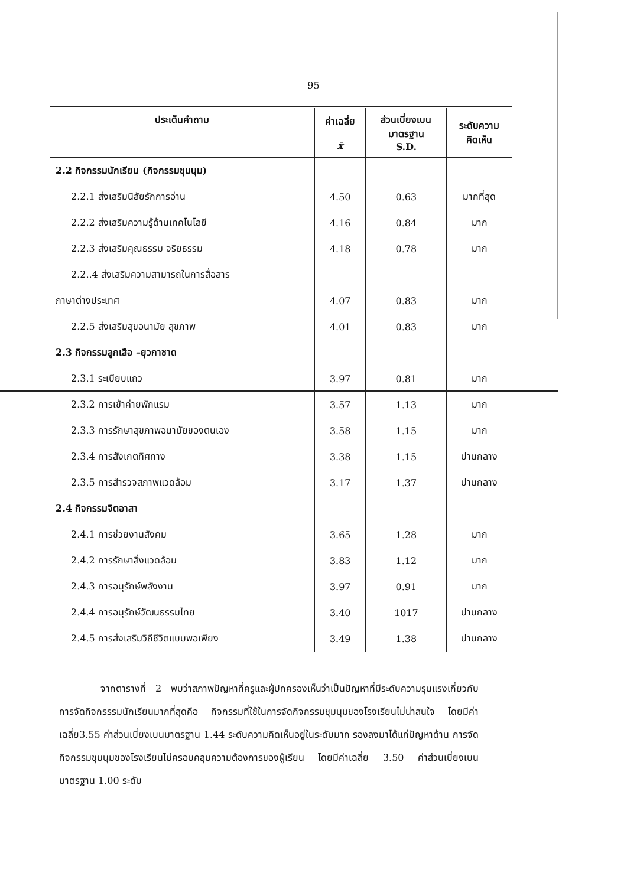95
| ประเด็นคำถาม | ค่าเฉลี่ย x̄ | ส่วนเบี่ยงเบน มาตรฐาน S.D. | ระดับความ คิดเห็น |
| --- | --- | --- | --- |
| 2.2 กิจกรรมนักเรียน (กิจกรรมชุมนุม) | | | |
| 2.2.1 ส่งเสริมนิสัยรักการอ่าน | 4.50 | 0.63 | มากที่สุด |
| 2.2.2 ส่งเสริมความรู้ด้านเทคโนโลยี | 4.16 | 0.84 | มาก |
| 2.2.3 ส่งเสริมคุณธรรม จริยธรรม | 4.18 | 0.78 | มาก |
| 2.2..4 ส่งเสริมความสามารถในการสื่อสาร | | | |
| ภาษาต่างประเทศ | 4.07 | 0.83 | มาก |
| 2.2.5 ส่งเสริมสุขอนามัย สุขภาพ | 4.01 | 0.83 | มาก |
| 2.3 กิจกรรมลูกเสือ –ยุวกาชาด | | | |
| 2.3.1 ระเบียบแถว | 3.97 | 0.81 | มาก |
| 2.3.2 การเข้าค่ายพักแรม | 3.57 | 1.13 | มาก |
| 2.3.3 การรักษาสุขภาพอนามัยของตนเอง | 3.58 | 1.15 | มาก |
| 2.3.4 การสังเกตทิศทาง | 3.38 | 1.15 | ปานกลาง |
| 2.3.5 การสำรวจสภาพแวดล้อม | 3.17 | 1.37 | ปานกลาง |
| 2.4 กิจกรรมจิตอาสา | | | |
| 2.4.1 การช่วยงานสังคม | 3.65 | 1.28 | มาก |
| 2.4.2 การรักษาสิ่งแวดล้อม | 3.83 | 1.12 | มาก |
| 2.4.3 การอนุรักษ์พลังงาน | 3.97 | 0.91 | มาก |
| 2.4.4 การอนุรักษ์วัฒนธรรมไทย | 3.40 | 1017 | ปานกลาง |
| 2.4.5 การส่งเสริมวิถีชีวิตแบบพอเพียง | 3.49 | 1.38 | ปานกลาง |
จากตารางที่ 2 พบว่าสภาพปัญหาที่ครูและผู้ปกครองเห็นว่าเป็นปัญหาที่มีระดับความรุนแรงเกี่ยวกับการจัดกิจกรรรมนักเรียนมากที่สุดคือ กิจกรรมที่ใช้ในการจัดกิจกรรมชุมนุมของโรงเรียนไม่น่าสนใจ โดยมีค่าเฉลี่ย3.55 ค่าส่วนเบี่ยงเบนมาตรฐาน 1.44 ระดับความคิดเห็นอยู่ในระดับมาก รองลงมาได้แก่ปัญหาด้าน การจัดกิจกรรมชุมนุมของโรงเรียนไม่ครอบคลุมความต้องการของผู้เรียน โดยมีค่าเฉลี่ย 3.50 ค่าส่วนเบี่ยงเบนมาตรฐาน 1.00 ระดับ